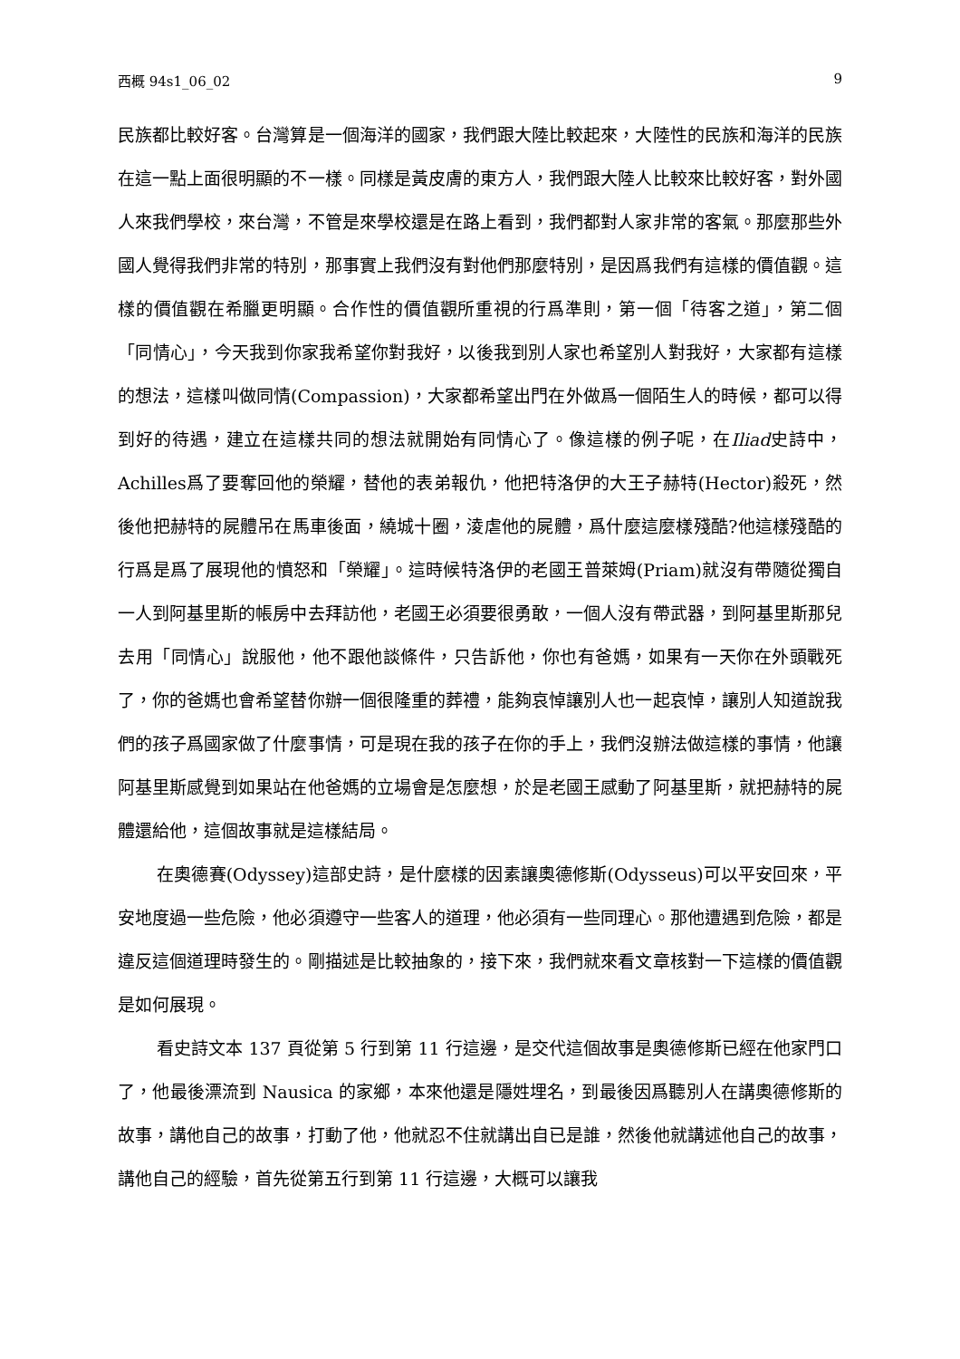西概 94s1_06_02 9
民族都比較好客。台灣算是一個海洋的國家，我們跟大陸比較起來，大陸性的民族和海洋的民族在這一點上面很明顯的不一樣。同樣是黃皮膚的東方人，我們跟大陸人比較來比較好客，對外國人來我們學校，來台灣，不管是來學校還是在路上看到，我們都對人家非常的客氣。那麼那些外國人覺得我們非常的特別，那事實上我們沒有對他們那麼特別，是因爲我們有這樣的價值觀。這樣的價值觀在希臘更明顯。合作性的價值觀所重視的行爲準則，第一個「待客之道」，第二個「同情心」，今天我到你家我希望你對我好，以後我到別人家也希望別人對我好，大家都有這樣的想法，這樣叫做同情(Compassion)，大家都希望出門在外做爲一個陌生人的時候，都可以得到好的待遇，建立在這樣共同的想法就開始有同情心了。像這樣的例子呢，在Iliad史詩中，Achilles爲了要奪回他的榮耀，替他的表弟報仇，他把特洛伊的大王子赫特(Hector)殺死，然後他把赫特的屍體吊在馬車後面，繞城十圈，淩虐他的屍體，爲什麼這麼樣殘酷?他這樣殘酷的行爲是爲了展現他的憤怒和「榮耀」。這時候特洛伊的老國王普萊姆(Priam)就沒有帶隨從獨自一人到阿基里斯的帳房中去拜訪他，老國王必須要很勇敢，一個人沒有帶武器，到阿基里斯那兒去用「同情心」說服他，他不跟他談條件，只告訴他，你也有爸媽，如果有一天你在外頭戰死了，你的爸媽也會希望替你辦一個很隆重的葬禮，能夠哀悼讓別人也一起哀悼，讓別人知道說我們的孩子爲國家做了什麼事情，可是現在我的孩子在你的手上，我們沒辦法做這樣的事情，他讓阿基里斯感覺到如果站在他爸媽的立場會是怎麼想，於是老國王感動了阿基里斯，就把赫特的屍體還給他，這個故事就是這樣結局。
在奧德賽(Odyssey)這部史詩，是什麼樣的因素讓奧德修斯(Odysseus)可以平安回來，平安地度過一些危險，他必須遵守一些客人的道理，他必須有一些同理心。那他遭遇到危險，都是違反這個道理時發生的。剛描述是比較抽象的，接下來，我們就來看文章核對一下這樣的價值觀是如何展現。
看史詩文本 137 頁從第 5 行到第 11 行這邊，是交代這個故事是奧德修斯已經在他家門口了，他最後漂流到 Nausica 的家鄉，本來他還是隱姓埋名，到最後因爲聽別人在講奧德修斯的故事，講他自己的故事，打動了他，他就忍不住就講出自已是誰，然後他就講述他自己的故事，講他自己的經驗，首先從第五行到第 11 行這邊，大概可以讓我